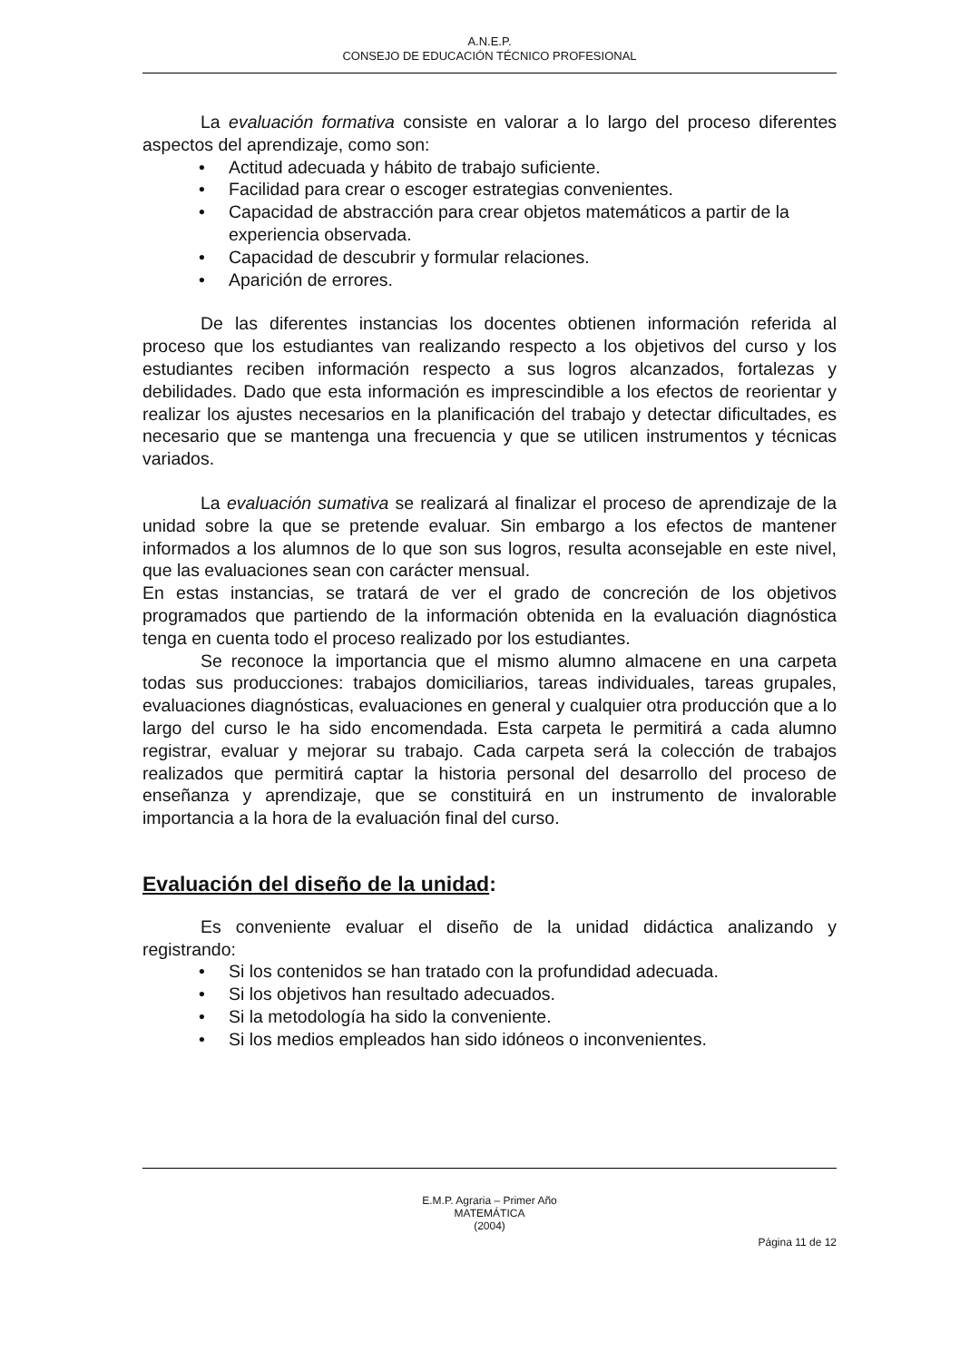A.N.E.P.
CONSEJO DE EDUCACIÓN TÉCNICO PROFESIONAL
La evaluación formativa consiste en valorar a lo largo del proceso diferentes aspectos del aprendizaje, como son:
• Actitud adecuada y hábito de trabajo suficiente.
• Facilidad para crear o escoger estrategias convenientes.
• Capacidad de abstracción para crear objetos matemáticos a partir de la experiencia observada.
• Capacidad de descubrir y formular relaciones.
• Aparición de errores.
De las diferentes instancias los docentes obtienen información referida al proceso que los estudiantes van realizando respecto a los objetivos del curso y los estudiantes reciben información respecto a sus logros alcanzados, fortalezas y debilidades. Dado que esta información es imprescindible a los efectos de reorientar y realizar los ajustes necesarios en la planificación del trabajo y detectar dificultades, es necesario que se mantenga una frecuencia y que se utilicen instrumentos y técnicas variados.
La evaluación sumativa se realizará al finalizar el proceso de aprendizaje de la unidad sobre la que se pretende evaluar. Sin embargo a los efectos de mantener informados a los alumnos de lo que son sus logros, resulta aconsejable en este nivel, que las evaluaciones sean con carácter mensual.
En estas instancias, se tratará de ver el grado de concreción de los objetivos programados que partiendo de la información obtenida en la evaluación diagnóstica tenga en cuenta todo el proceso realizado por los estudiantes.
Se reconoce la importancia que el mismo alumno almacene en una carpeta todas sus producciones: trabajos domiciliarios, tareas individuales, tareas grupales, evaluaciones diagnósticas, evaluaciones en general y cualquier otra producción que a lo largo del curso le ha sido encomendada. Esta carpeta le permitirá a cada alumno registrar, evaluar y mejorar su trabajo. Cada carpeta será la colección de trabajos realizados que permitirá captar la historia personal del desarrollo del proceso de enseñanza y aprendizaje, que se constituirá en un instrumento de invalorable importancia a la hora de la evaluación final del curso.
Evaluación del diseño de la unidad:
Es conveniente evaluar el diseño de la unidad didáctica analizando y registrando:
• Si los contenidos se han tratado con la profundidad adecuada.
• Si los objetivos han resultado adecuados.
• Si la metodología ha sido la conveniente.
• Si los medios empleados han sido idóneos o inconvenientes.
E.M.P. Agraria – Primer Año
MATEMÁTICA
(2004)
Página 11 de 12